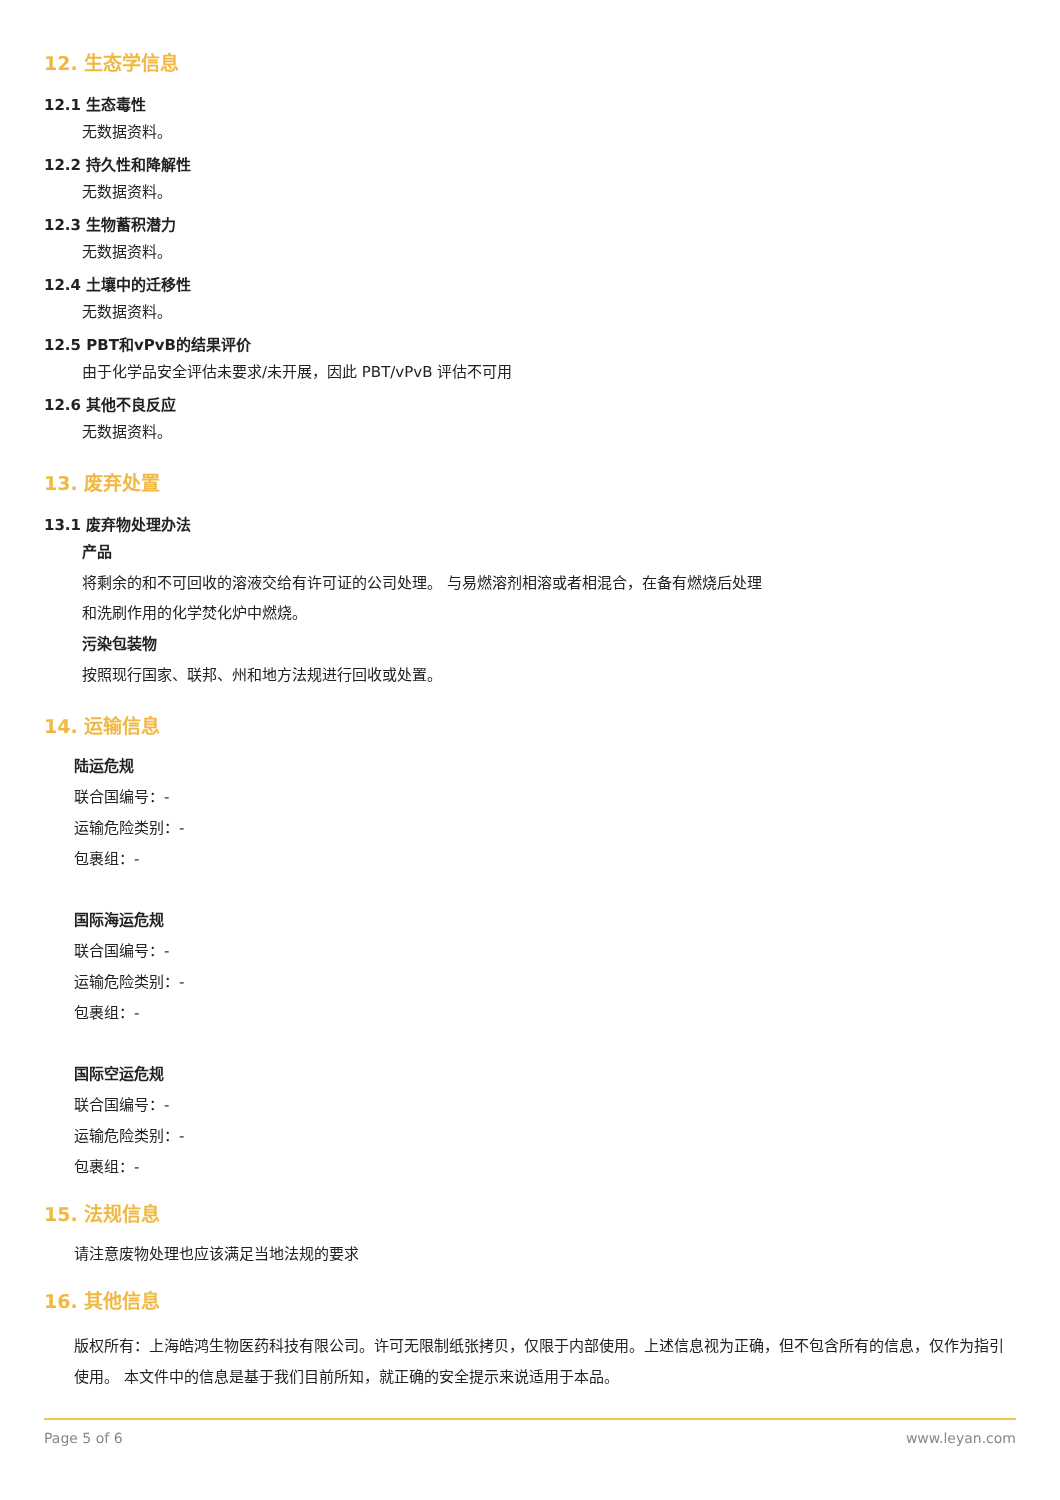12. 生态学信息
12.1 生态毒性
无数据资料。
12.2 持久性和降解性
无数据资料。
12.3 生物蓄积潜力
无数据资料。
12.4 土壤中的迁移性
无数据资料。
12.5 PBT和vPvB的结果评价
由于化学品安全评估未要求/未开展，因此 PBT/vPvB 评估不可用
12.6 其他不良反应
无数据资料。
13. 废弃处置
13.1 废弃物处理办法
产品
将剩余的和不可回收的溶液交给有许可证的公司处理。 与易燃溶剂相溶或者相混合，在备有燃烧后处理
和洗刷作用的化学焚化炉中燃烧。
污染包装物
按照现行国家、联邦、州和地方法规进行回收或处置。
14. 运输信息
陆运危规
联合国编号：-
运输危险类别：-
包裹组：-
国际海运危规
联合国编号：-
运输危险类别：-
包裹组：-
国际空运危规
联合国编号：-
运输危险类别：-
包裹组：-
15. 法规信息
请注意废物处理也应该满足当地法规的要求
16. 其他信息
版权所有：上海皓鸿生物医药科技有限公司。许可无限制纸张拷贝，仅限于内部使用。上述信息视为正确，但不包含所有的信息，仅作为指引使用。 本文件中的信息是基于我们目前所知，就正确的安全提示来说适用于本品。
Page 5 of 6 www.leyan.com